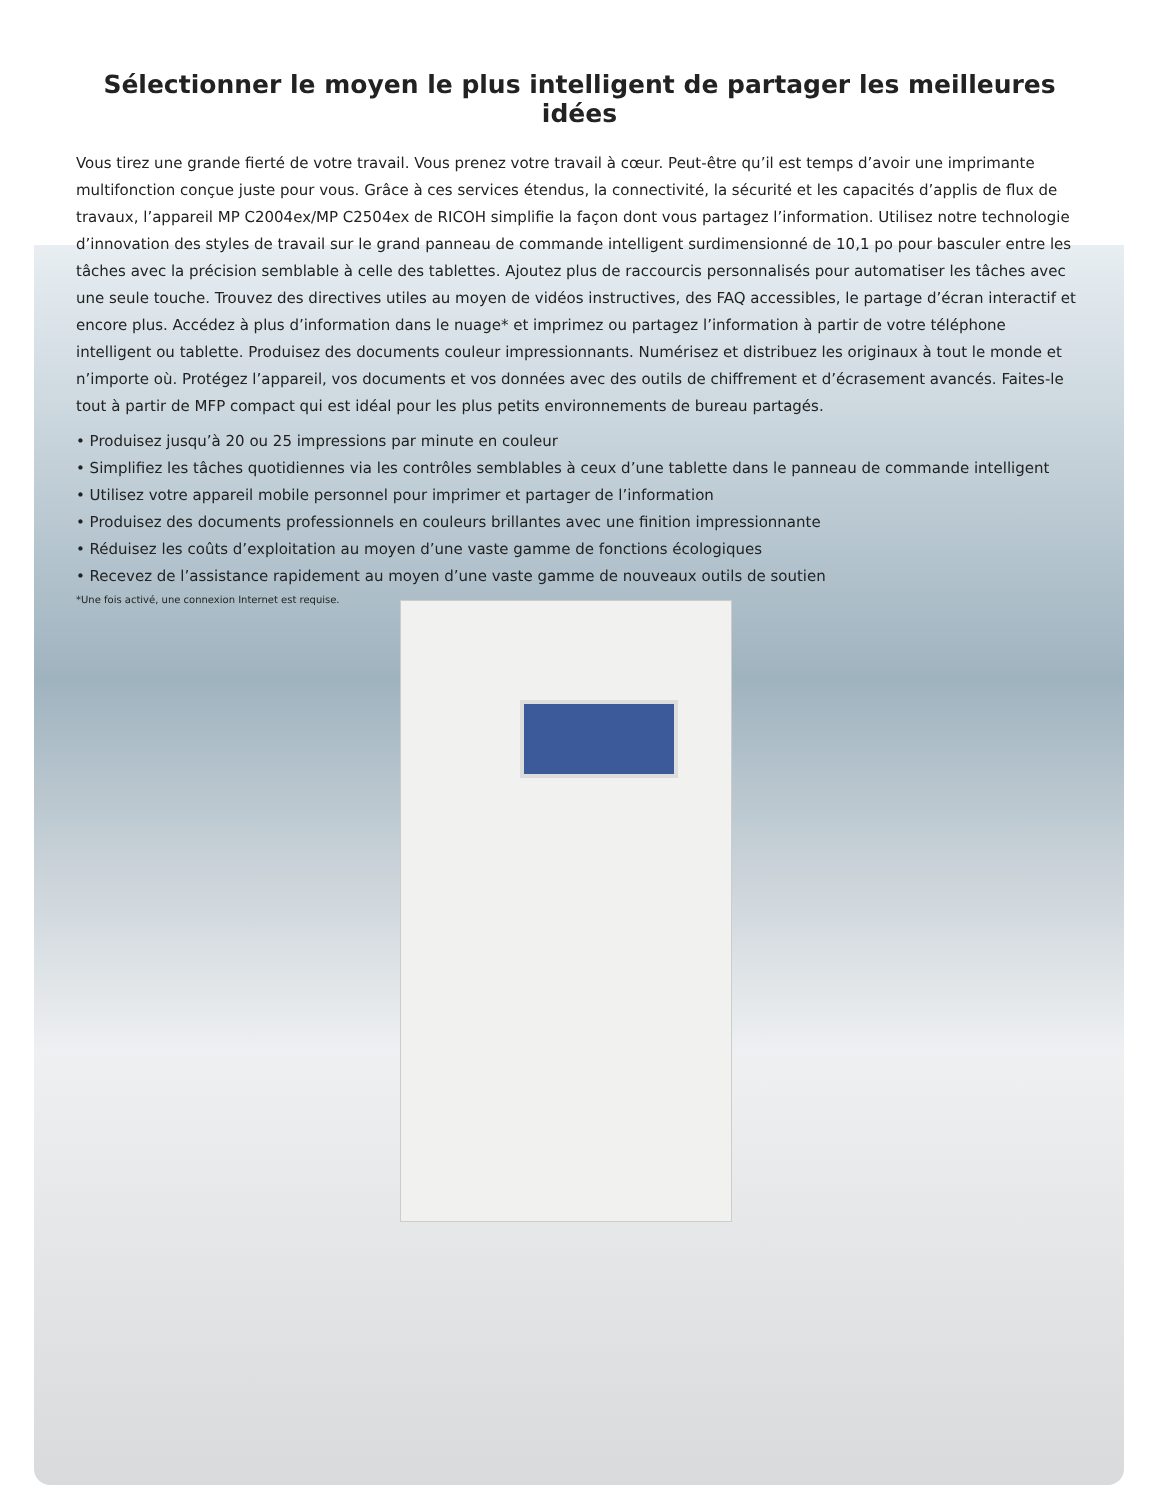Sélectionner le moyen le plus intelligent de partager les meilleures idées
Vous tirez une grande fierté de votre travail. Vous prenez votre travail à cœur. Peut-être qu’il est temps d’avoir une imprimante multifonction conçue juste pour vous. Grâce à ces services étendus, la connectivité, la sécurité et les capacités d’applis de flux de travaux, l’appareil MP C2004ex/MP C2504ex de RICOH simplifie la façon dont vous partagez l’information. Utilisez notre technologie d’innovation des styles de travail sur le grand panneau de commande intelligent surdimensionné de 10,1 po pour basculer entre les tâches avec la précision semblable à celle des tablettes. Ajoutez plus de raccourcis personnalisés pour automatiser les tâches avec une seule touche. Trouvez des directives utiles au moyen de vidéos instructives, des FAQ accessibles, le partage d’écran interactif et encore plus. Accédez à plus d’information dans le nuage* et imprimez ou partagez l’information à partir de votre téléphone intelligent ou tablette. Produisez des documents couleur impressionnants. Numérisez et distribuez les originaux à tout le monde et n’importe où. Protégez l’appareil, vos documents et vos données avec des outils de chiffrement et d’écrasement avancés. Faites-le tout à partir de MFP compact qui est idéal pour les plus petits environnements de bureau partagés.
• Produisez jusqu’à 20 ou 25 impressions par minute en couleur
• Simplifiez les tâches quotidiennes via les contrôles semblables à ceux d’une tablette dans le panneau de commande intelligent
• Utilisez votre appareil mobile personnel pour imprimer et partager de l’information
• Produisez des documents professionnels en couleurs brillantes avec une finition impressionnante
• Réduisez les coûts d’exploitation au moyen d’une vaste gamme de fonctions écologiques
• Recevez de l’assistance rapidement au moyen d’une vaste gamme de nouveaux outils de soutien
*Une fois activé, une connexion Internet est requise.